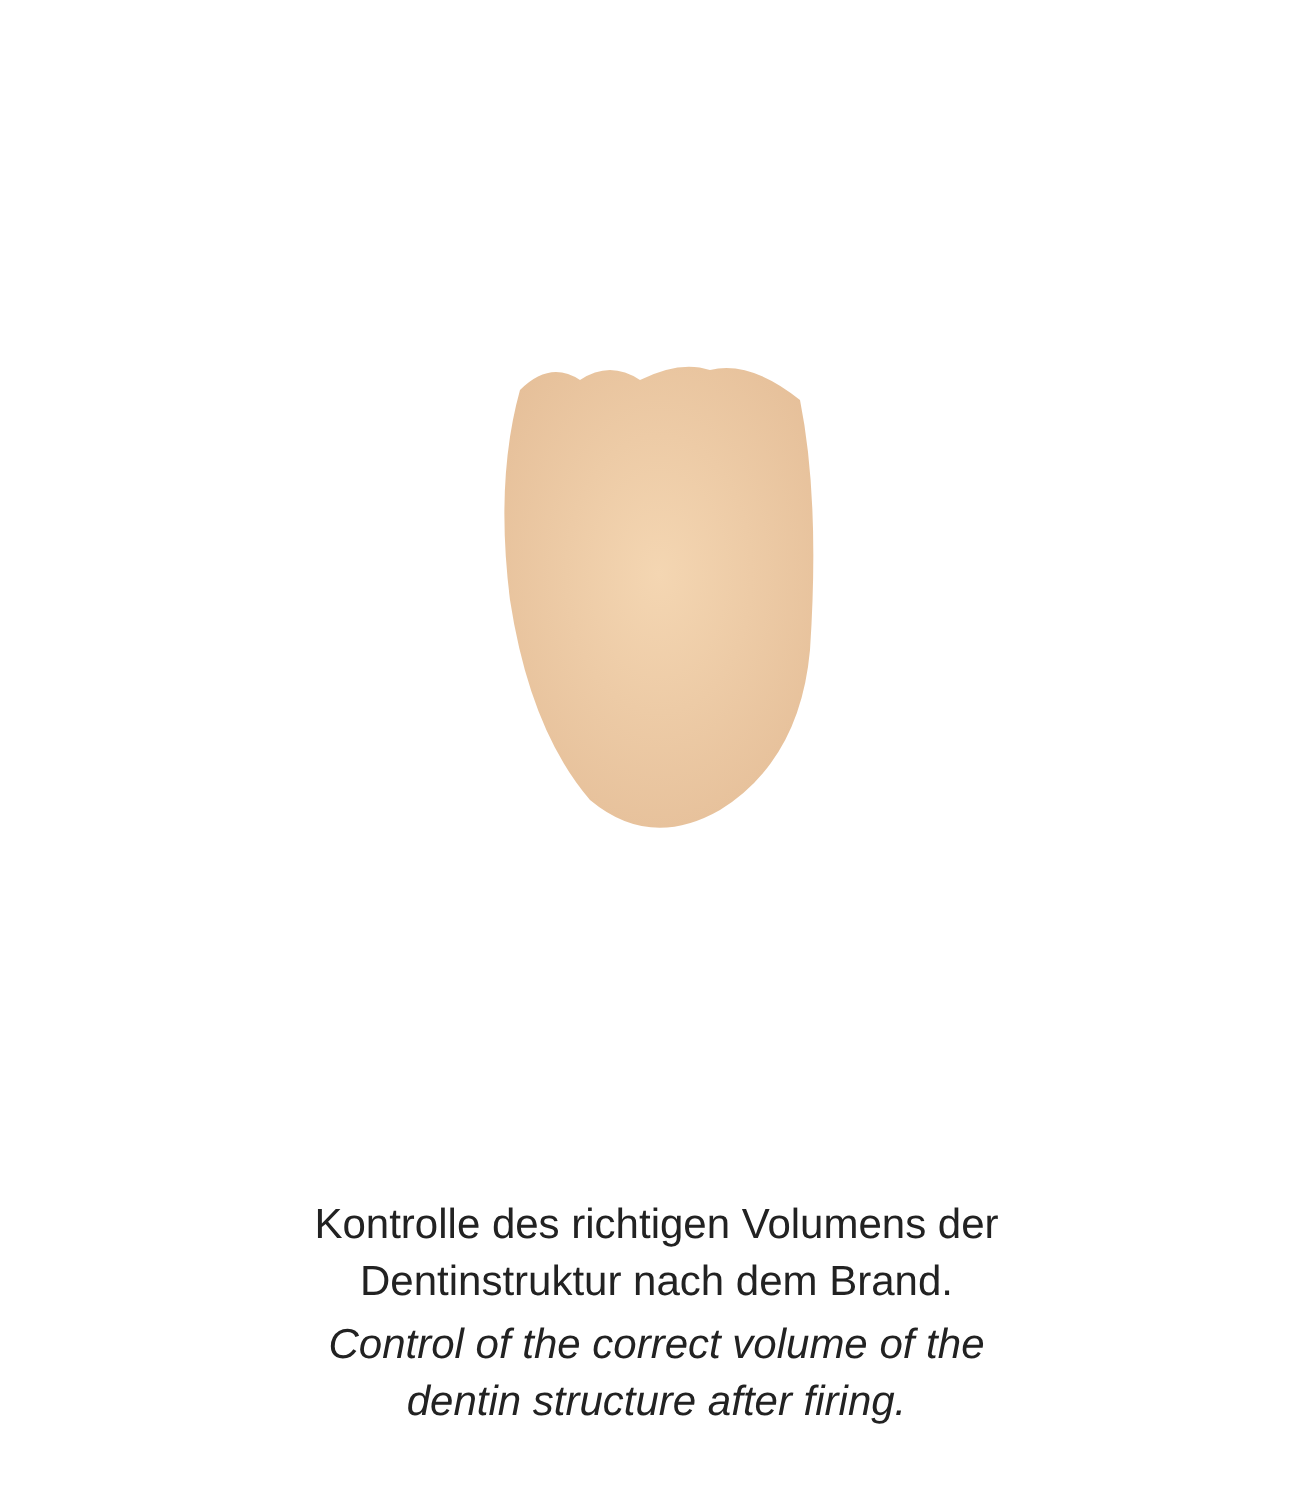Kontrolle des richtigen Volumens der
Dentinstruktur nach dem Brand.
Control of the correct volume of the
dentin structure after firing.